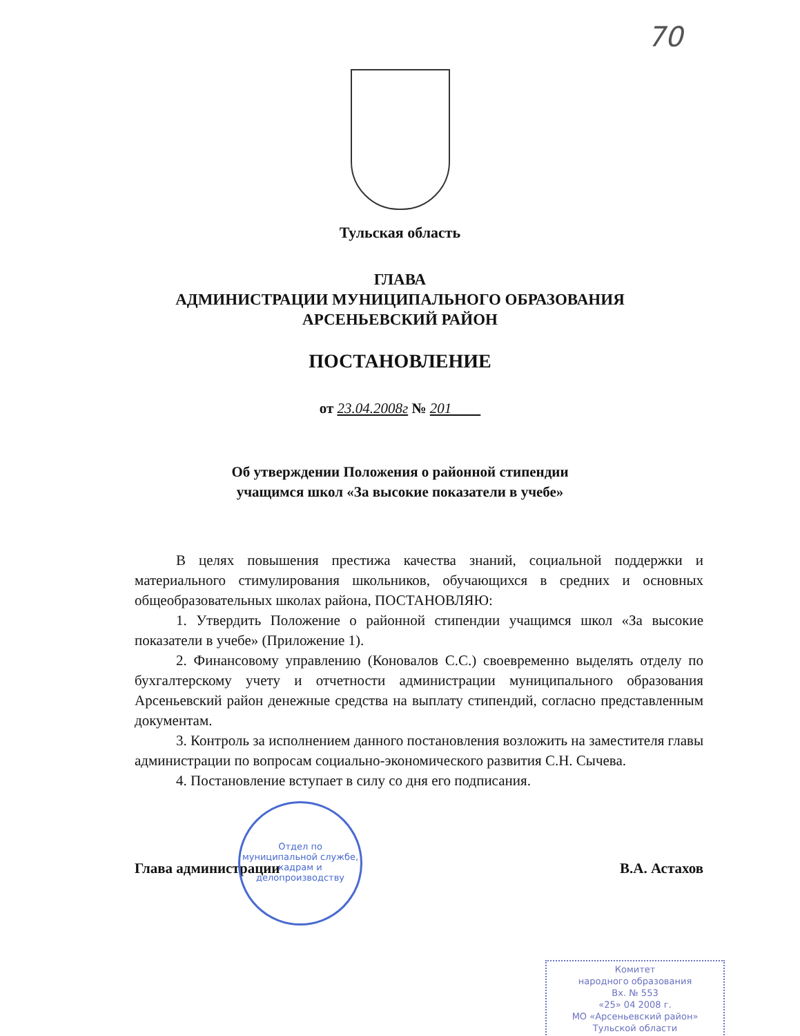70
Тульская область
ГЛАВА
АДМИНИСТРАЦИИ МУНИЦИПАЛЬНОГО ОБРАЗОВАНИЯ
АРСЕНЬЕВСКИЙ РАЙОН
ПОСТАНОВЛЕНИЕ
от 23.04.2008г № 201
Об утверждении Положения о районной стипендии
учащимся школ «За высокие показатели в учебе»
В целях повышения престижа качества знаний, социальной поддержки и материального стимулирования школьников, обучающихся в средних и основных общеобразовательных школах района, ПОСТАНОВЛЯЮ:
1. Утвердить Положение о районной стипендии учащимся школ «За высокие показатели в учебе» (Приложение 1).
2. Финансовому управлению (Коновалов С.С.) своевременно выделять отделу по бухгалтерскому учету и отчетности администрации муниципального образования Арсеньевский район денежные средства на выплату стипендий, согласно представленным документам.
3. Контроль за исполнением данного постановления возложить на заместителя главы администрации по вопросам социально-экономического развития С.Н. Сычева.
4. Постановление вступает в силу со дня его подписания.
Глава администрации В.А. Астахов
Отдел по муниципальной службе, кадрам и делопроизводству
Комитет
народного образования
Вх. № 553
«25» 04 2008 г.
МО «Арсеньевский район»
Тульской области